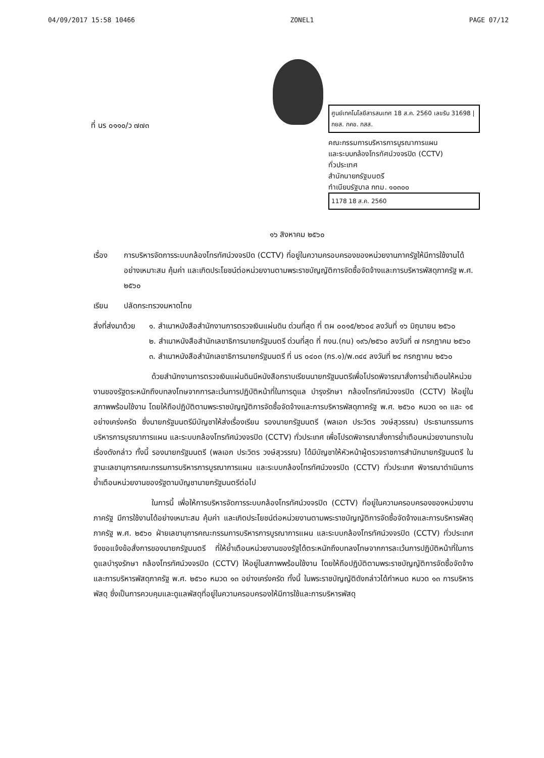04/09/2017 15:58 10466 ZONEL1 PAGE 07/12
ที่ นร ๐๑๑๐/ว ๗๗๓
ศูนย์เทคโนโลยีสารสนเทศ 18 ส.ค. 2560 เลขรับ 31698 | กยส. กคช. กสส.
คณะกรรมการบริหารการบูรณาการแผน
และระบบกล้องโทรทัศน์วงจรปิด (CCTV)
ทั่วประเทศ
สำนักนายกรัฐมนตรี
ทำเนียบรัฐบาล กทม. ๑๐๓๐๐
1178 18 ส.ค. 2560
๑๖ สิงหาคม ๒๕๖๐
เรื่อง การบริหารจัดการระบบกล้องโทรทัศน์วงจรปิด (CCTV) ที่อยู่ในความครอบครองของหน่วยงานภาครัฐให้มีการใช้งานได้อย่างเหมาะสม คุ้มค่า และเกิดประโยชน์ต่อหน่วยงานตามพระราชบัญญัติการจัดซื้อจัดจ้างและการบริหารพัสดุภาครัฐ พ.ศ. ๒๕๖๐
เรียน ปลัดกระทรวงมหาดไทย
สิ่งที่ส่งมาด้วย ๑. สำเนาหนังสือสำนักงานการตรวจเงินแผ่นดิน ด่วนที่สุด ที่ ตผ ๐๐๑๕/๒๖๐๔ ลงวันที่ ๑๖ มิถุนายน ๒๕๖๐
๒. สำเนาหนังสือสำนักเลขาธิการนายกรัฐมนตรี ด่วนที่สุด ที่ กงน.(กน) ๑๙๖/๒๕๖๐ ลงวันที่ ๗ กรกฎาคม ๒๕๖๐
๓. สำเนาหนังสือสำนักเลขาธิการนายกรัฐมนตรี ที่ นร ๐๔๐๓ (กร.๑)/พ.๓๔๔ ลงวันที่ ๒๔ กรกฎาคม ๒๕๖๐
ด้วยสำนักงานการตรวจเงินแผ่นดินมีหนังสือกราบเรียนนายกรัฐมนตรีเพื่อโปรดพิจารณาสั่งการย้ำเตือนให้หน่วยงานของรัฐตระหนักถึงบทลงโทษจากการละเว้นการปฏิบัติหน้าที่ในการดูแล บำรุงรักษา กล้องโทรทัศน์วงจรปิด (CCTV) ให้อยู่ในสภาพพร้อมใช้งาน โดยให้ถือปฏิบัติตามพระราชบัญญัติการจัดซื้อจัดจ้างและการบริหารพัสดุภาครัฐ พ.ศ. ๒๕๖๐ หมวด ๑๓ และ ๑๕ อย่างเคร่งครัด ซึ่งนายกรัฐมนตรีมีบัญชาให้ส่งเรื่องเรียน รองนายกรัฐมนตรี (พลเอก ประวิตร วงษ์สุวรรณ) ประธานกรรมการบริหารการบูรณาการแผน และระบบกล้องโทรทัศน์วงจรปิด (CCTV) ทั่วประเทศ เพื่อโปรดพิจารณาสั่งการย้ำเตือนหน่วยงานทราบในเรื่องดังกล่าว ทั้งนี้ รองนายกรัฐมนตรี (พลเอก ประวิตร วงษ์สุวรรณ) ได้มีบัญชาให้หัวหน้าผู้ตรวจราชการสำนักนายกรัฐมนตรี ในฐานะเลขานุการคณะกรรมการบริหารการบูรณาการแผน และระบบกล้องโทรทัศน์วงจรปิด (CCTV) ทั่วประเทศ พิจารณาดำเนินการย้ำเตือนหน่วยงานของรัฐตามบัญชานายกรัฐมนตรีต่อไป
ในการนี้ เพื่อให้การบริหารจัดการระบบกล้องโทรทัศน์วงจรปิด (CCTV) ที่อยู่ในความครอบครองของหน่วยงานภาครัฐ มีการใช้งานได้อย่างเหมาะสม คุ้มค่า และเกิดประโยชน์ต่อหน่วยงานตามพระราชบัญญัติการจัดซื้อจัดจ้างและการบริหารพัสดุภาครัฐ พ.ศ. ๒๕๖๐ ฝ่ายเลขานุการคณะกรรมการบริหารการบูรณาการแผน และระบบกล้องโทรทัศน์วงจรปิด (CCTV) ทั่วประเทศ จึงขอแจ้งข้อสั่งการของนายกรัฐมนตรี ที่ให้ย้ำเตือนหน่วยงานของรัฐได้ตระหนักถึงบทลงโทษจากการละเว้นการปฏิบัติหน้าที่ในการดูแลบำรุงรักษา กล้องโทรทัศน์วงจรปิด (CCTV) ให้อยู่ในสภาพพร้อมใช้งาน โดยให้ถือปฏิบัติตามพระราชบัญญัติการจัดซื้อจัดจ้างและการบริหารพัสดุภาครัฐ พ.ศ. ๒๕๖๐ หมวด ๑๓ อย่างเคร่งครัด ทั้งนี้ ในพระราชบัญญัติดังกล่าวได้กำหนด หมวด ๑๓ การบริหารพัสดุ ซึ่งเป็นการควบคุมและดูแลพัสดุที่อยู่ในความครอบครองให้มีการใช้และการบริหารพัสดุ